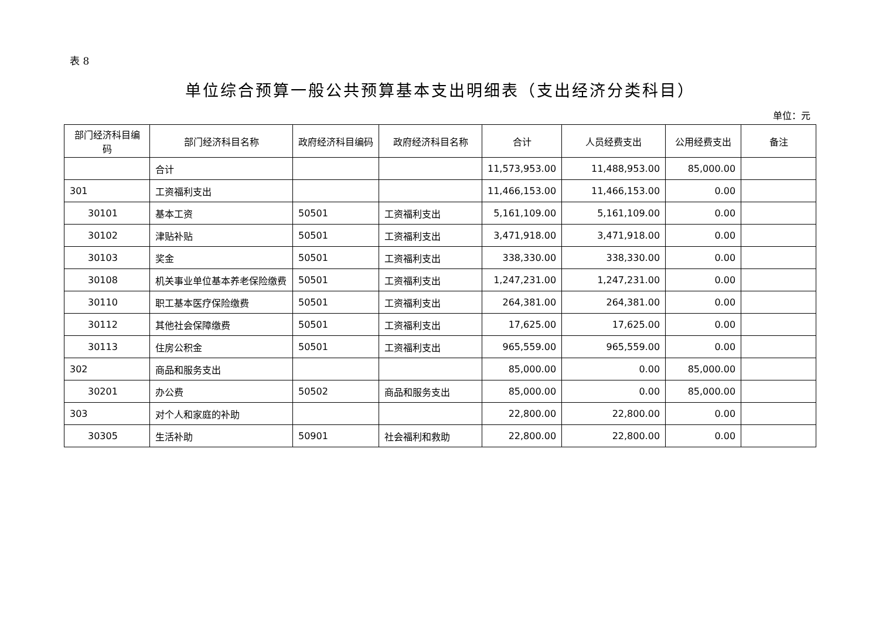表 8
单位综合预算一般公共预算基本支出明细表（支出经济分类科目）
单位：元
| 部门经济科目编码 | 部门经济科目名称 | 政府经济科目编码 | 政府经济科目名称 | 合计 | 人员经费支出 | 公用经费支出 | 备注 |
| --- | --- | --- | --- | --- | --- | --- | --- |
| | 合计 | | | 11,573,953.00 | 11,488,953.00 | 85,000.00 | |
| 301 | 工资福利支出 | | | 11,466,153.00 | 11,466,153.00 | 0.00 | |
| 30101 | 基本工资 | 50501 | 工资福利支出 | 5,161,109.00 | 5,161,109.00 | 0.00 | |
| 30102 | 津贴补贴 | 50501 | 工资福利支出 | 3,471,918.00 | 3,471,918.00 | 0.00 | |
| 30103 | 奖金 | 50501 | 工资福利支出 | 338,330.00 | 338,330.00 | 0.00 | |
| 30108 | 机关事业单位基本养老保险缴费 | 50501 | 工资福利支出 | 1,247,231.00 | 1,247,231.00 | 0.00 | |
| 30110 | 职工基本医疗保险缴费 | 50501 | 工资福利支出 | 264,381.00 | 264,381.00 | 0.00 | |
| 30112 | 其他社会保障缴费 | 50501 | 工资福利支出 | 17,625.00 | 17,625.00 | 0.00 | |
| 30113 | 住房公积金 | 50501 | 工资福利支出 | 965,559.00 | 965,559.00 | 0.00 | |
| 302 | 商品和服务支出 | | | 85,000.00 | 0.00 | 85,000.00 | |
| 30201 | 办公费 | 50502 | 商品和服务支出 | 85,000.00 | 0.00 | 85,000.00 | |
| 303 | 对个人和家庭的补助 | | | 22,800.00 | 22,800.00 | 0.00 | |
| 30305 | 生活补助 | 50901 | 社会福利和救助 | 22,800.00 | 22,800.00 | 0.00 | |